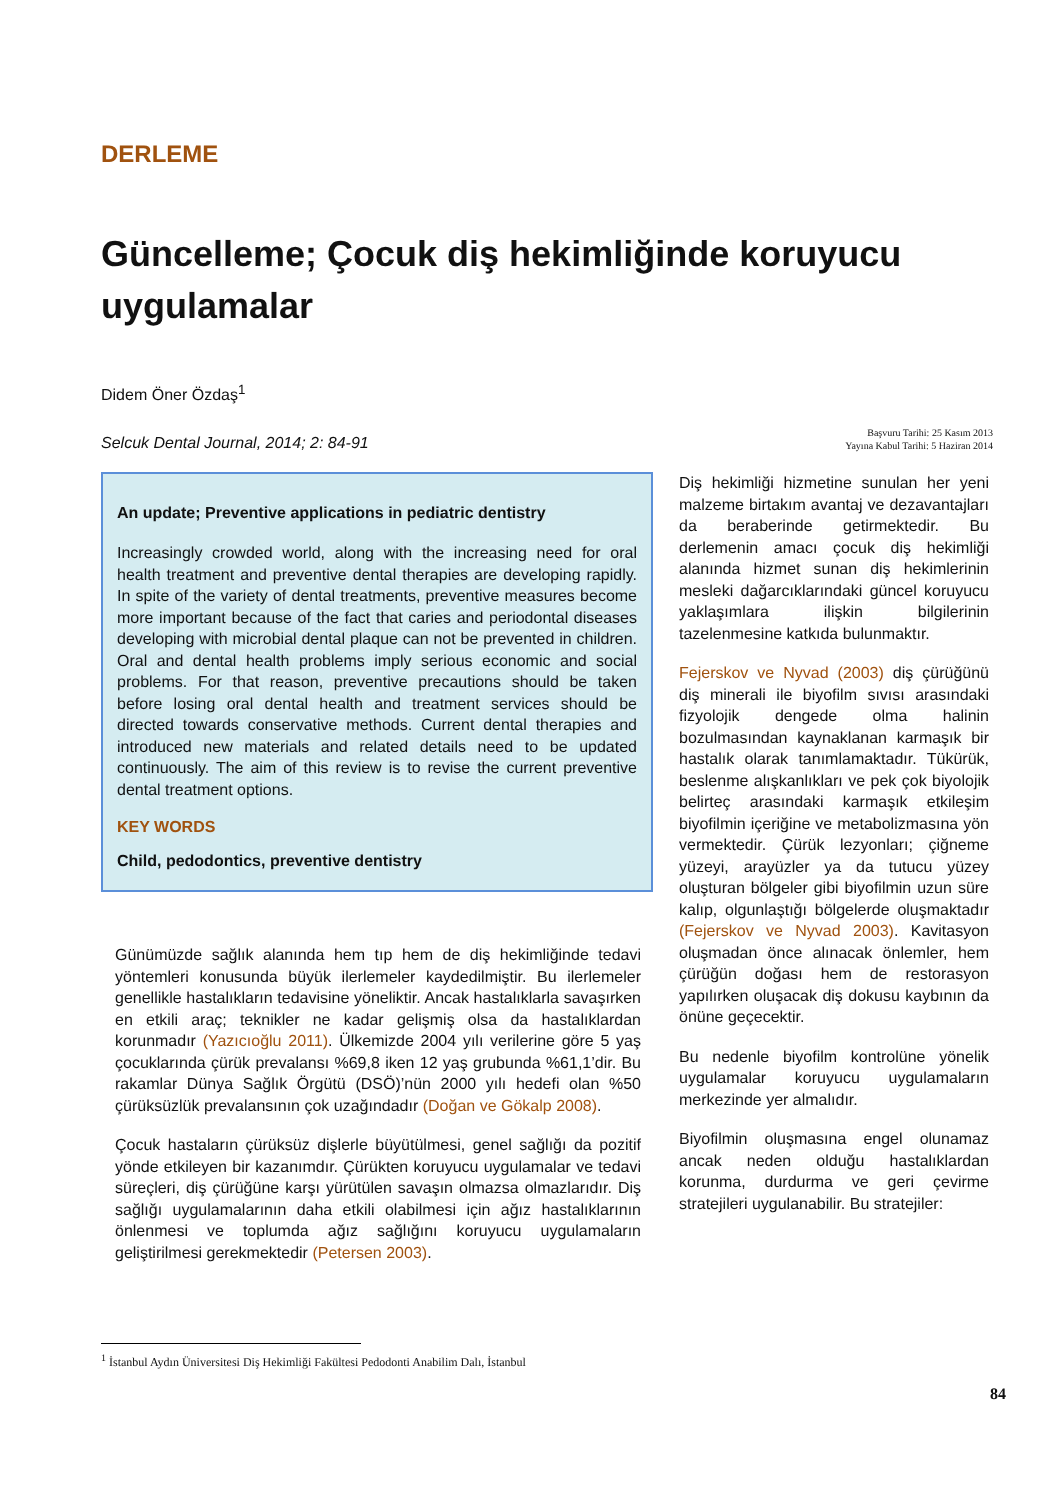DERLEME
Güncelleme; Çocuk diş hekimliğinde koruyucu uygulamalar
Didem Öner Özdaş<sup>1</sup>
Selcuk Dental Journal, 2014; 2: 84-91
Başvuru Tarihi: 25 Kasım 2013
Yayına Kabul Tarihi: 5 Haziran 2014
An update; Preventive applications in pediatric dentistry
Increasingly crowded world, along with the increasing need for oral health treatment and preventive dental therapies are developing rapidly. In spite of the variety of dental treatments, preventive measures become more important because of the fact that caries and periodontal diseases developing with microbial dental plaque can not be prevented in children. Oral and dental health problems imply serious economic and social problems. For that reason, preventive precautions should be taken before losing oral dental health and treatment services should be directed towards conservative methods. Current dental therapies and introduced new materials and related details need to be updated continuously. The aim of this review is to revise the current preventive dental treatment options.
KEY WORDS
Child, pedodontics, preventive dentistry
Günümüzde sağlık alanında hem tıp hem de diş hekimliğinde tedavi yöntemleri konusunda büyük ilerlemeler kaydedilmiştir. Bu ilerlemeler genellikle hastalıkların tedavisine yöneliktir. Ancak hastalıklarla savaşırken en etkili araç; teknikler ne kadar gelişmiş olsa da hastalıklardan korunmadır (Yazıcıoğlu 2011). Ülkemizde 2004 yılı verilerine göre 5 yaş çocuklarında çürük prevalansı %69,8 iken 12 yaş grubunda %61,1’dir. Bu rakamlar Dünya Sağlık Örgütü (DSÖ)’nün 2000 yılı hedefi olan %50 çürüksüzlük prevalansının çok uzağındadır (Doğan ve Gökalp 2008).
Çocuk hastaların çürüksüz dişlerle büyütülmesi, genel sağlığı da pozitif yönde etkileyen bir kazanımdır. Çürükten koruyucu uygulamalar ve tedavi süreçleri, diş çürüğüne karşı yürütülen savaşın olmazsa olmazlarıdır. Diş sağlığı uygulamalarının daha etkili olabilmesi için ağız hastalıklarının önlenmesi ve toplumda ağız sağlığını koruyucu uygulamaların geliştirilmesi gerekmektedir (Petersen 2003).
Diş hekimliği hizmetine sunulan her yeni malzeme birtakım avantaj ve dezavantajları da beraberinde getirmektedir. Bu derlemenin amacı çocuk diş hekimliği alanında hizmet sunan diş hekimlerinin mesleki dağarcıklarındaki güncel koruyucu yaklaşımlara ilişkin bilgilerinin tazelenmesine katkıda bulunmaktır.
Fejerskov ve Nyvad (2003) diş çürüğünü diş minerali ile biyofilm sıvısı arasındaki fizyolojik dengede olma halinin bozulmasından kaynaklanan karmaşık bir hastalık olarak tanımlamaktadır. Tükürük, beslenme alışkanlıkları ve pek çok biyolojik belirteç arasındaki karmaşık etkileşim biyofilmin içeriğine ve metabolizmasına yön vermektedir. Çürük lezyonları; çiğneme yüzeyi, arayüzler ya da tutucu yüzey oluşturan bölgeler gibi biyofilmin uzun süre kalıp, olgunlaştığı bölgelerde oluşmaktadır (Fejerskov ve Nyvad 2003). Kavitasyon oluşmadan önce alınacak önlemler, hem çürüğün doğası hem de restorasyon yapılırken oluşacak diş dokusu kaybının da önüne geçecektir.
Bu nedenle biyofilm kontrolüne yönelik uygulamalar koruyucu uygulamaların merkezinde yer almalıdır.
Biyofilmin oluşmasına engel olunamaz ancak neden olduğu hastalıklardan korunma, durdurma ve geri çevirme stratejileri uygulanabilir. Bu stratejiler:
<sup>1</sup> İstanbul Aydın Üniversitesi Diş Hekimliği Fakültesi Pedodonti Anabilim Dalı, İstanbul
84